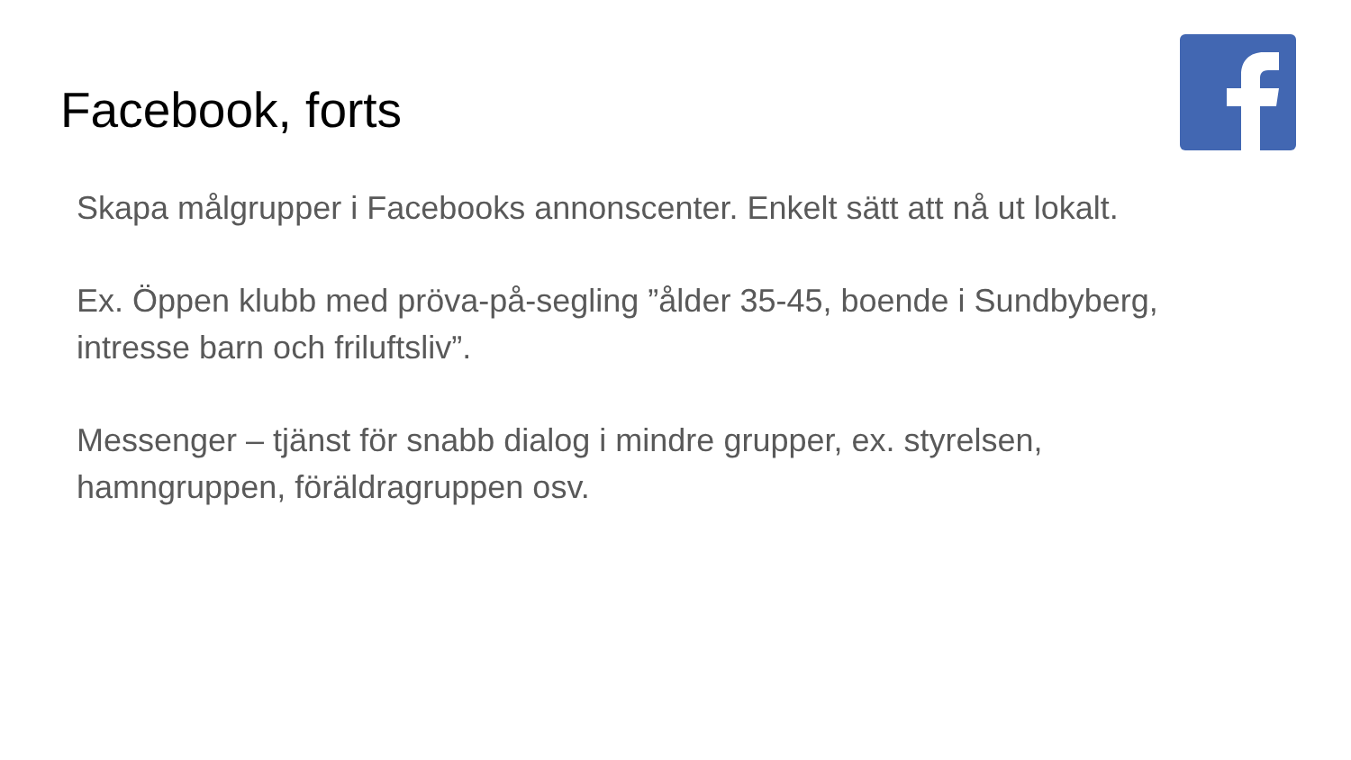Facebook, forts
Skapa målgrupper i Facebooks annonscenter. Enkelt sätt att nå ut lokalt.
Ex. Öppen klubb med pröva-på-segling ”ålder 35-45, boende i Sundbyberg, intresse barn och friluftsliv”.
Messenger – tjänst för snabb dialog i mindre grupper, ex. styrelsen, hamngruppen, föräldragruppen osv.